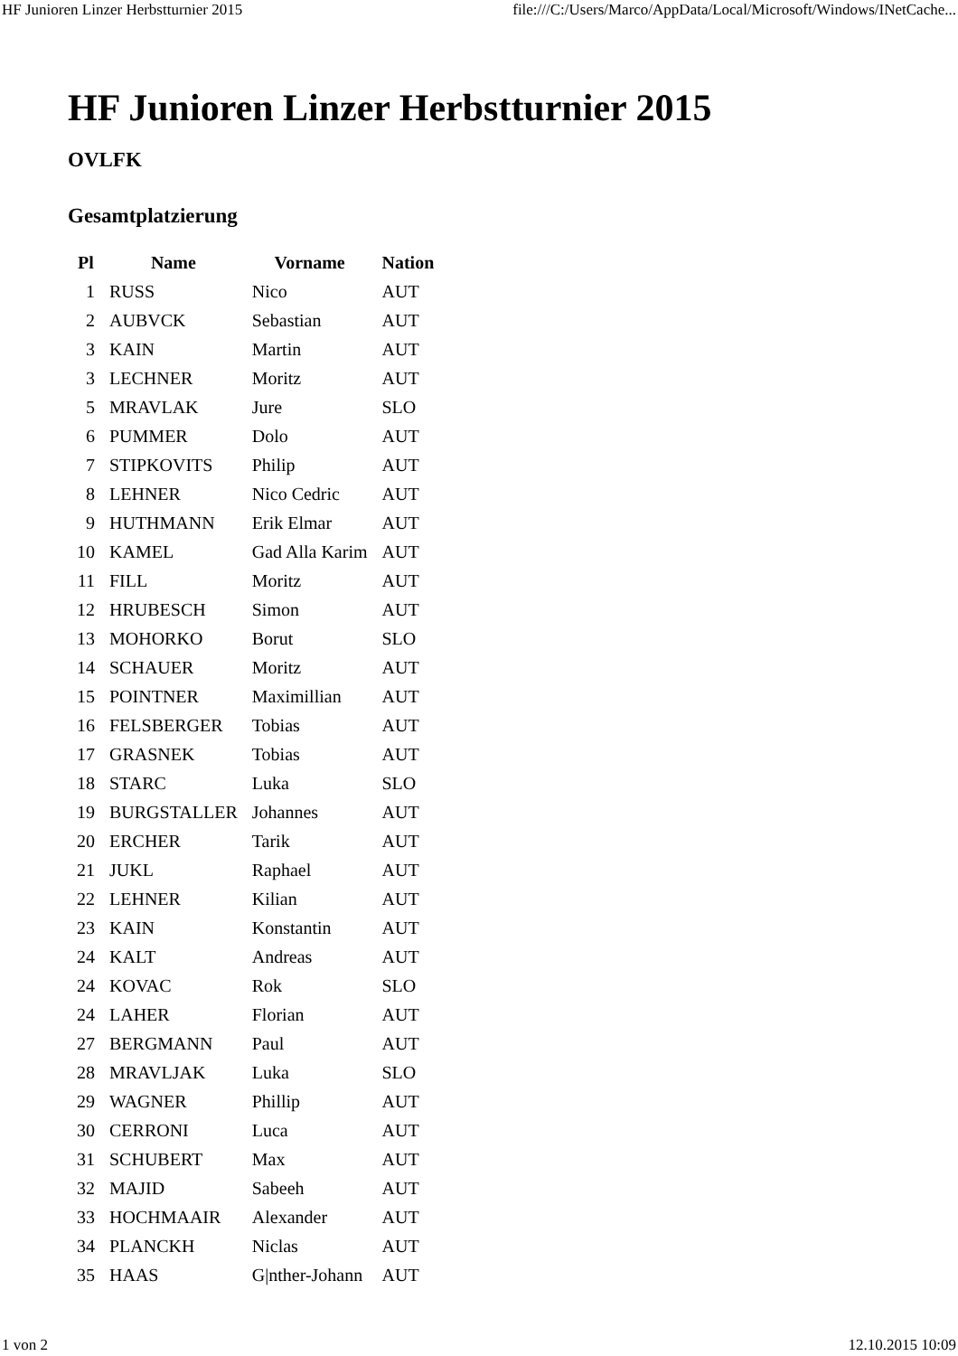HF Junioren Linzer Herbstturnier 2015 file:///C:/Users/Marco/AppData/Local/Microsoft/Windows/INetCache...
HF Junioren Linzer Herbstturnier 2015
OVLFK
Gesamtplatzierung
| Pl | Name | Vorname | Nation |
| --- | --- | --- | --- |
| 1 | RUSS | Nico | AUT |
| 2 | AUBVCK | Sebastian | AUT |
| 3 | KAIN | Martin | AUT |
| 3 | LECHNER | Moritz | AUT |
| 5 | MRAVLAK | Jure | SLO |
| 6 | PUMMER | Dolo | AUT |
| 7 | STIPKOVITS | Philip | AUT |
| 8 | LEHNER | Nico Cedric | AUT |
| 9 | HUTHMANN | Erik Elmar | AUT |
| 10 | KAMEL | Gad Alla Karim | AUT |
| 11 | FILL | Moritz | AUT |
| 12 | HRUBESCH | Simon | AUT |
| 13 | MOHORKO | Borut | SLO |
| 14 | SCHAUER | Moritz | AUT |
| 15 | POINTNER | Maximillian | AUT |
| 16 | FELSBERGER | Tobias | AUT |
| 17 | GRASNEK | Tobias | AUT |
| 18 | STARC | Luka | SLO |
| 19 | BURGSTALLER | Johannes | AUT |
| 20 | ERCHER | Tarik | AUT |
| 21 | JUKL | Raphael | AUT |
| 22 | LEHNER | Kilian | AUT |
| 23 | KAIN | Konstantin | AUT |
| 24 | KALT | Andreas | AUT |
| 24 | KOVAC | Rok | SLO |
| 24 | LAHER | Florian | AUT |
| 27 | BERGMANN | Paul | AUT |
| 28 | MRAVLJAK | Luka | SLO |
| 29 | WAGNER | Phillip | AUT |
| 30 | CERRONI | Luca | AUT |
| 31 | SCHUBERT | Max | AUT |
| 32 | MAJID | Sabeeh | AUT |
| 33 | HOCHMAAIR | Alexander | AUT |
| 34 | PLANCKH | Niclas | AUT |
| 35 | HAAS | G/nther-Johann | AUT |
1 von 2 12.10.2015 10:09